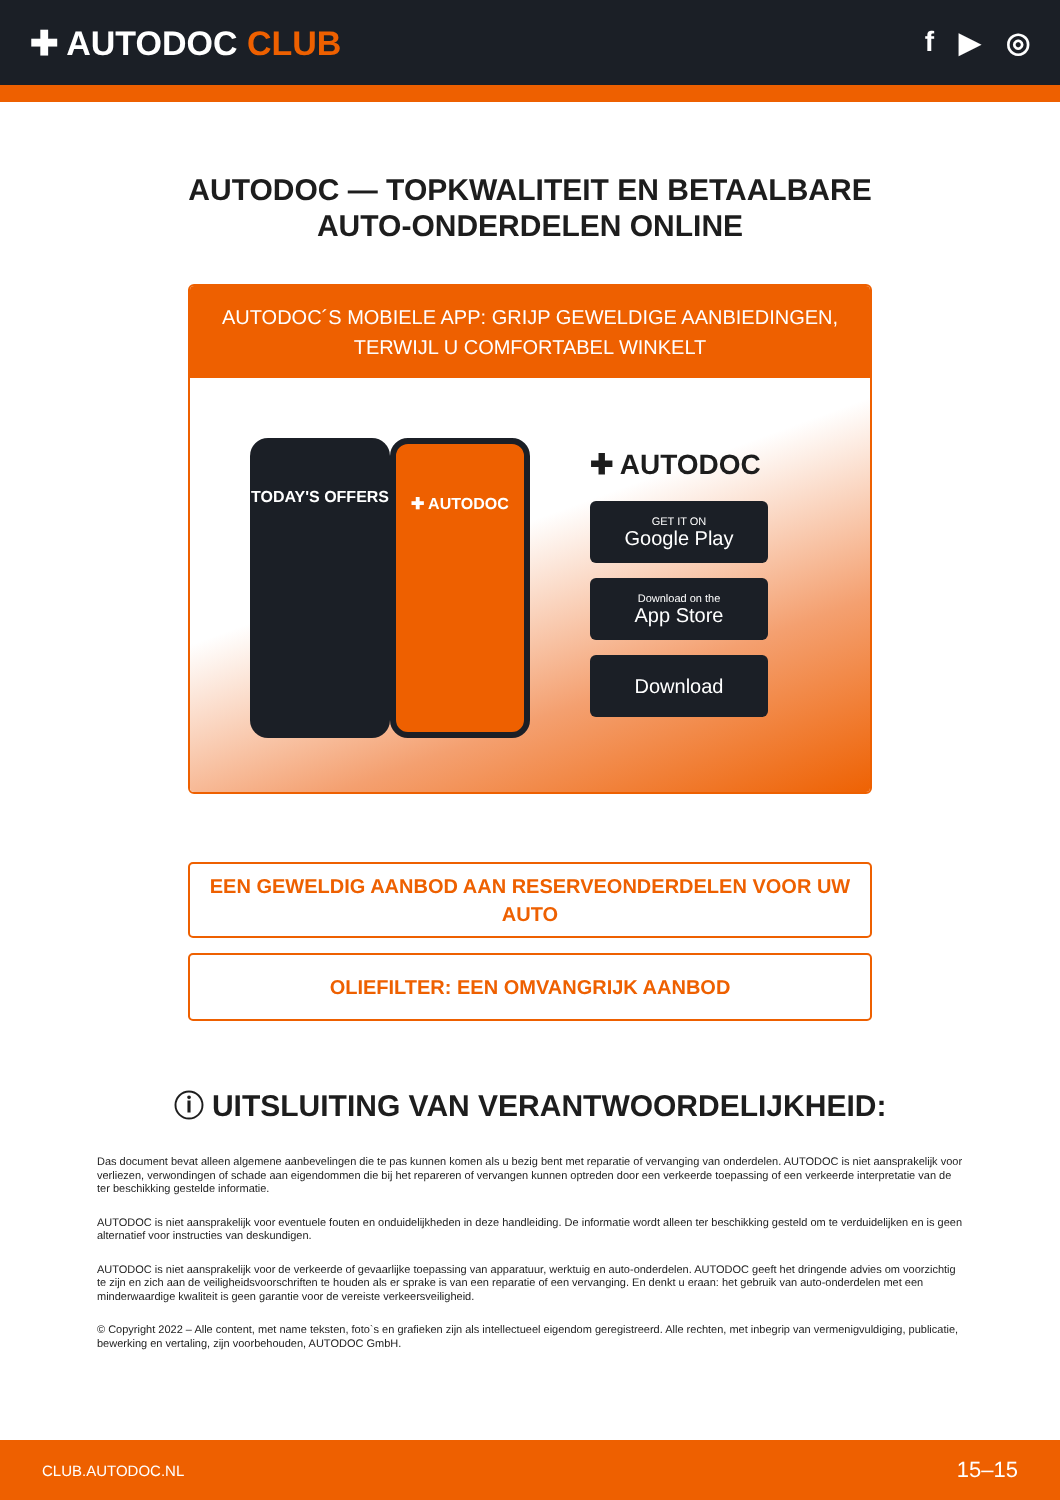✚ AUTODOC CLUB
f ▶ ◎
AUTODOC — TOPKWALITEIT EN BETAALBARE AUTO-ONDERDELEN ONLINE
AUTODOC´S MOBIELE APP: GRIJP GEWELDIGE AANBIEDINGEN, TERWIJL U COMFORTABEL WINKELT
TODAY'S OFFERS ✚ AUTODOC
✚ AUTODOC
GET IT ON
Google Play
Download on the
App Store
Download
EEN GEWELDIG AANBOD AAN RESERVEONDERDELEN VOOR UW AUTO
OLIEFILTER: EEN OMVANGRIJK AANBOD
ⓘ UITSLUITING VAN VERANTWOORDELIJKHEID:
Das document bevat alleen algemene aanbevelingen die te pas kunnen komen als u bezig bent met reparatie of vervanging van onderdelen. AUTODOC is niet aansprakelijk voor verliezen, verwondingen of schade aan eigendommen die bij het repareren of vervangen kunnen optreden door een verkeerde toepassing of een verkeerde interpretatie van de ter beschikking gestelde informatie.
AUTODOC is niet aansprakelijk voor eventuele fouten en onduidelijkheden in deze handleiding. De informatie wordt alleen ter beschikking gesteld om te verduidelijken en is geen alternatief voor instructies van deskundigen.
AUTODOC is niet aansprakelijk voor de verkeerde of gevaarlijke toepassing van apparatuur, werktuig en auto-onderdelen. AUTODOC geeft het dringende advies om voorzichtig te zijn en zich aan de veiligheidsvoorschriften te houden als er sprake is van een reparatie of een vervanging. En denkt u eraan: het gebruik van auto-onderdelen met een minderwaardige kwaliteit is geen garantie voor de vereiste verkeersveiligheid.
© Copyright 2022 – Alle content, met name teksten, foto`s en grafieken zijn als intellectueel eigendom geregistreerd. Alle rechten, met inbegrip van vermenigvuldiging, publicatie, bewerking en vertaling, zijn voorbehouden, AUTODOC GmbH.
CLUB.AUTODOC.NL 15–15